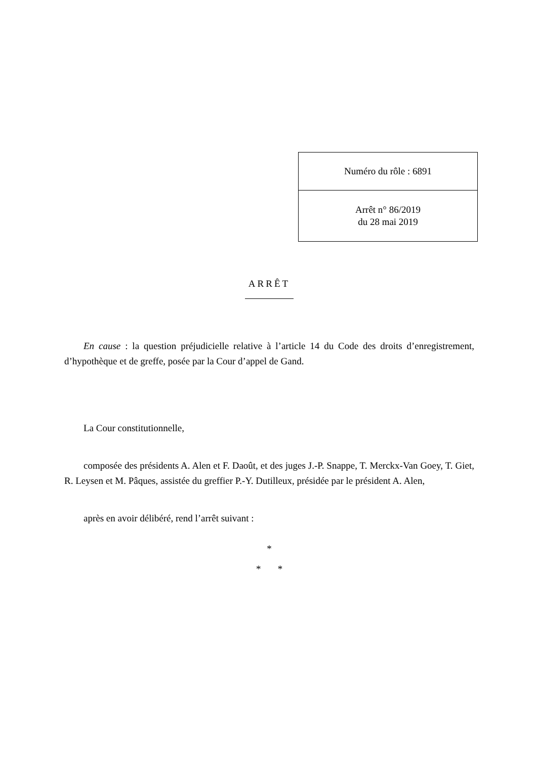| Numéro du rôle : 6891 |
| Arrêt n° 86/2019 du 28 mai 2019 |
ARRÊT
En cause : la question préjudicielle relative à l’article 14 du Code des droits d’enregistrement, d’hypothèque et de greffe, posée par la Cour d’appel de Gand.
La Cour constitutionnelle,
composée des présidents A. Alen et F. Daoût, et des juges J.-P. Snappe, T. Merckx-Van Goey, T. Giet, R. Leysen et M. Pâques, assistée du greffier P.-Y. Dutilleux, présidée par le président A. Alen,
après en avoir délibéré, rend l’arrêt suivant :
*
* *